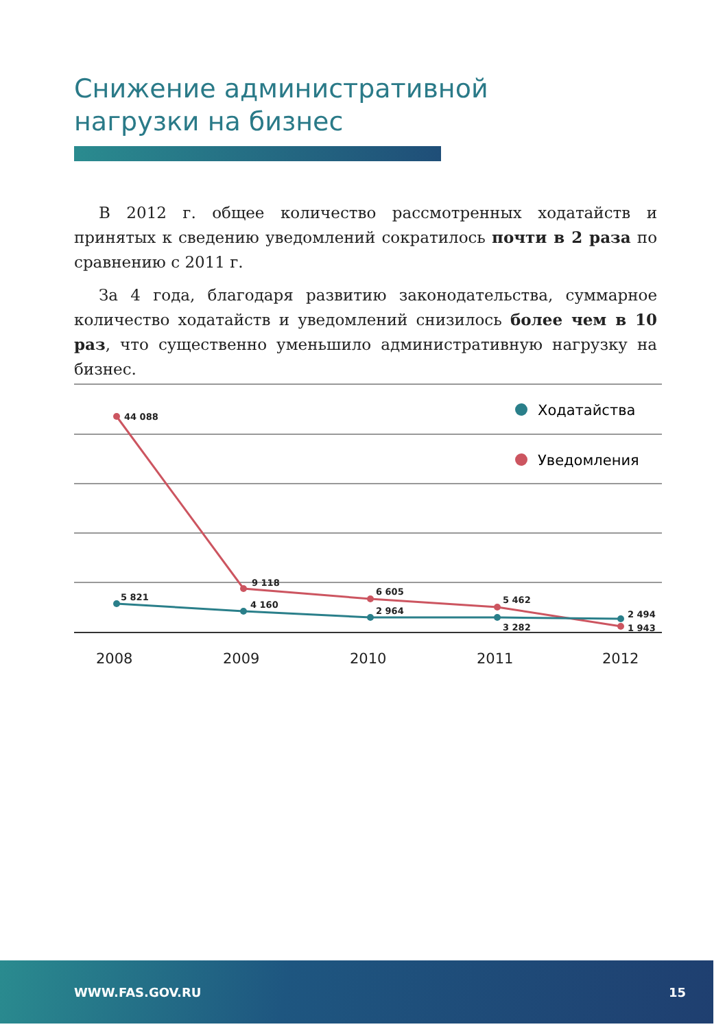Снижение административной
нагрузки на бизнес
В 2012 г. общее количество рассмотренных ходатайств и принятых к сведению уведомлений сократилось почти в 2 раза по сравнению с 2011 г.
За 4 года, благодаря развитию законодательства, суммарное количество ходатайств и уведомлений снизилось более чем в 10 раз, что существенно уменьшило административную нагрузку на бизнес.
Ходатайства
Уведомления
44 088
5 821
9 118
4 160
6 605
2 964
5 462
3 282
2 494
1 943
2008
2009
2010
2011
2012
WWW.FAS.GOV.RU 15